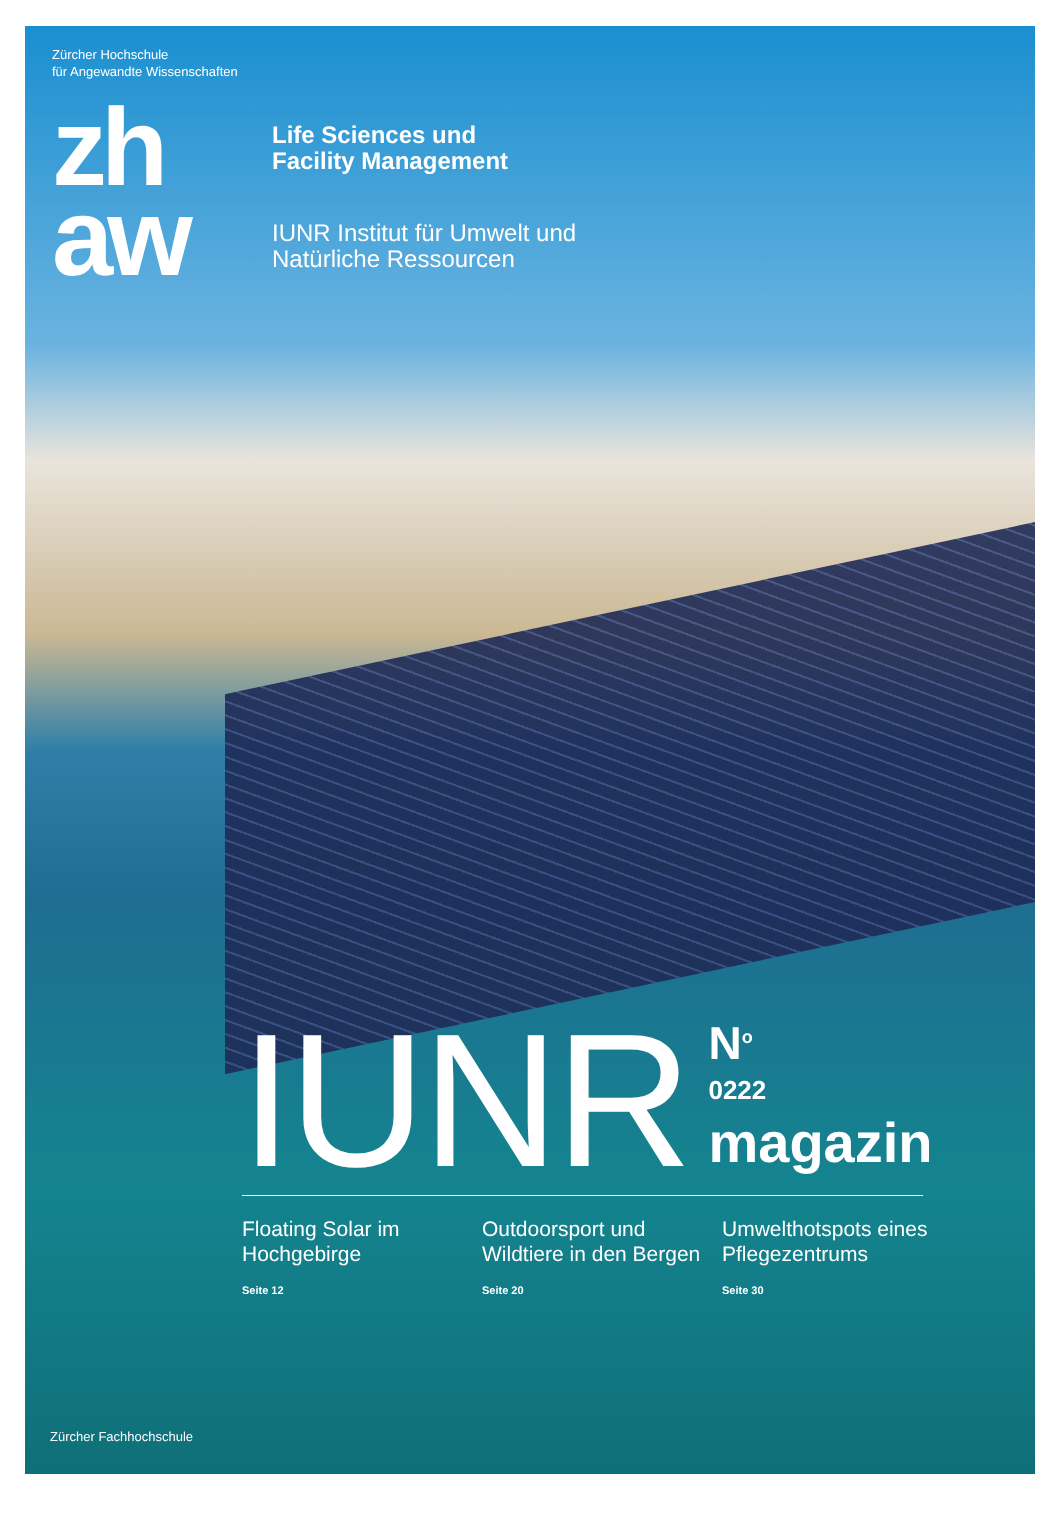Zürcher Hochschule
für Angewandte Wissenschaften
zh
aw
Life Sciences und
Facility Management
IUNR Institut für Umwelt und
Natürliche Ressourcen
IUNR
N<sup>o</sup>
0222
magazin
Floating Solar im Hochgebirge
Seite 12
Outdoorsport und Wildtiere in den Bergen
Seite 20
Umwelthotspots eines Pflegezentrums
Seite 30
Zürcher Fachhochschule